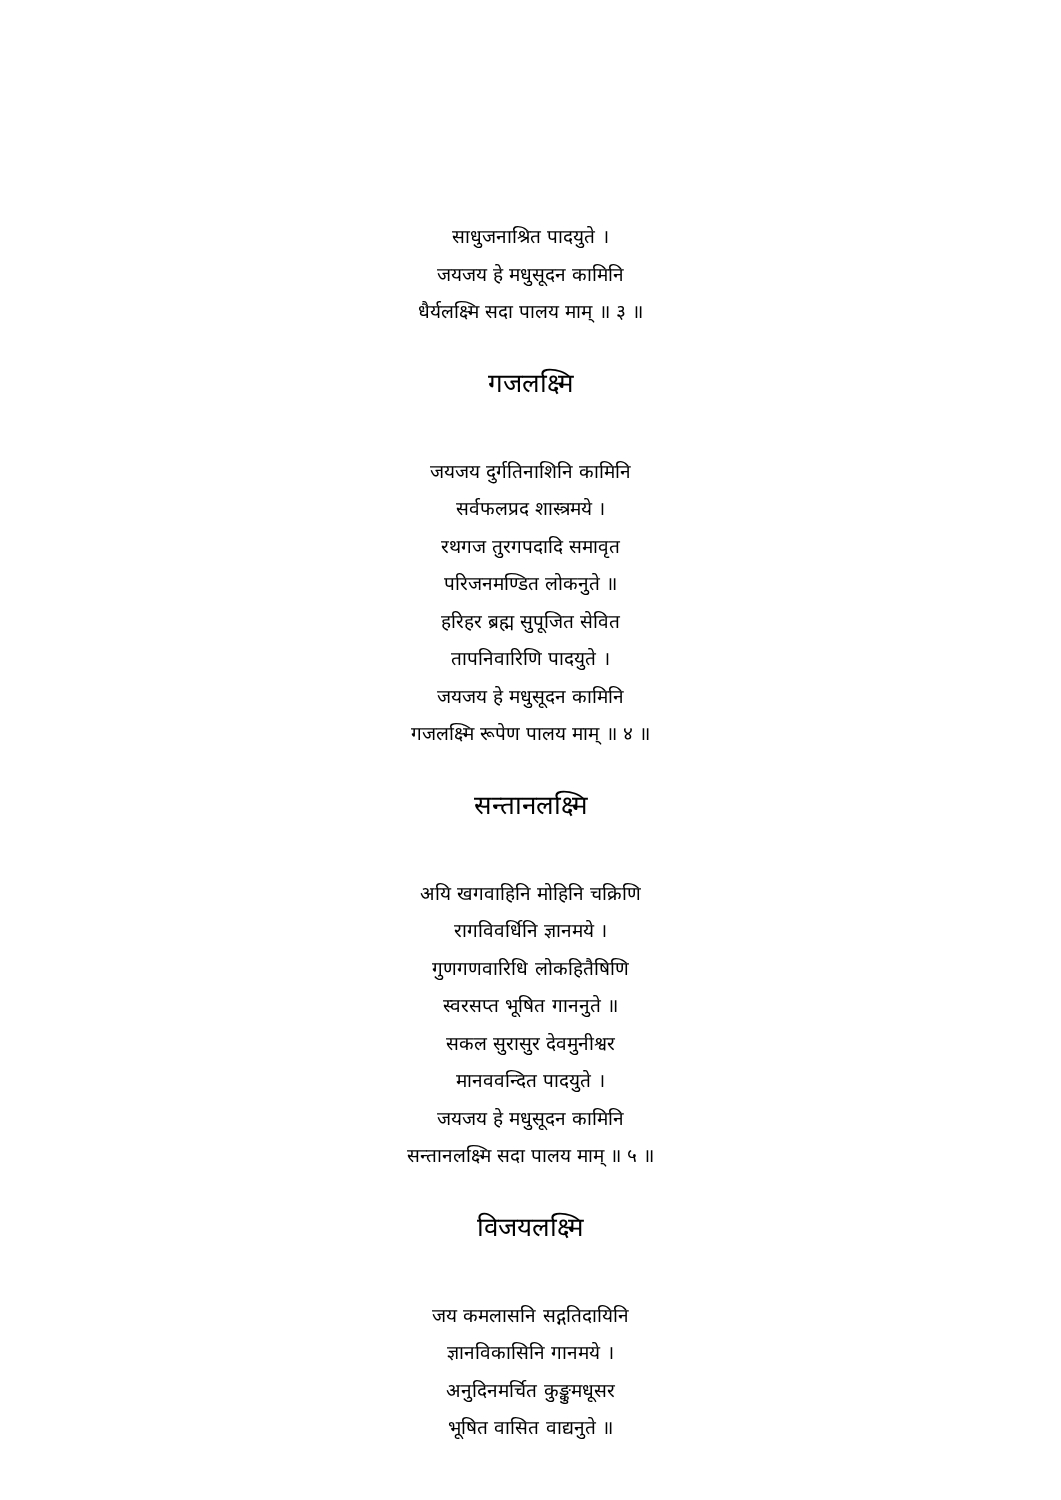साधुजनाश्रित पादयुते ।
जयजय हे मधुसूदन कामिनि
धैर्यलक्ष्मि सदा पालय माम् ॥ ३ ॥
गजलक्ष्मि
जयजय दुर्गतिनाशिनि कामिनि
सर्वफलप्रद शास्त्रमये ।
रथगज तुरगपदादि समावृत
परिजनमण्डित लोकनुते ॥
हरिहर ब्रह्म सुपूजित सेवित
तापनिवारिणि पादयुते ।
जयजय हे मधुसूदन कामिनि
गजलक्ष्मि रूपेण पालय माम् ॥ ४ ॥
सन्तानलक्ष्मि
अयि खगवाहिनि मोहिनि चक्रिणि
रागविवर्धिनि ज्ञानमये ।
गुणगणवारिधि लोकहितैषिणि
स्वरसप्त भूषित गाननुते ॥
सकल सुरासुर देवमुनीश्वर
मानववन्दित पादयुते ।
जयजय हे मधुसूदन कामिनि
सन्तानलक्ष्मि सदा पालय माम् ॥ ५ ॥
विजयलक्ष्मि
जय कमलासनि सद्गतिदायिनि
ज्ञानविकासिनि गानमये ।
अनुदिनमर्चित कुङ्कुमधूसर
भूषित वासित वाद्यनुते ॥